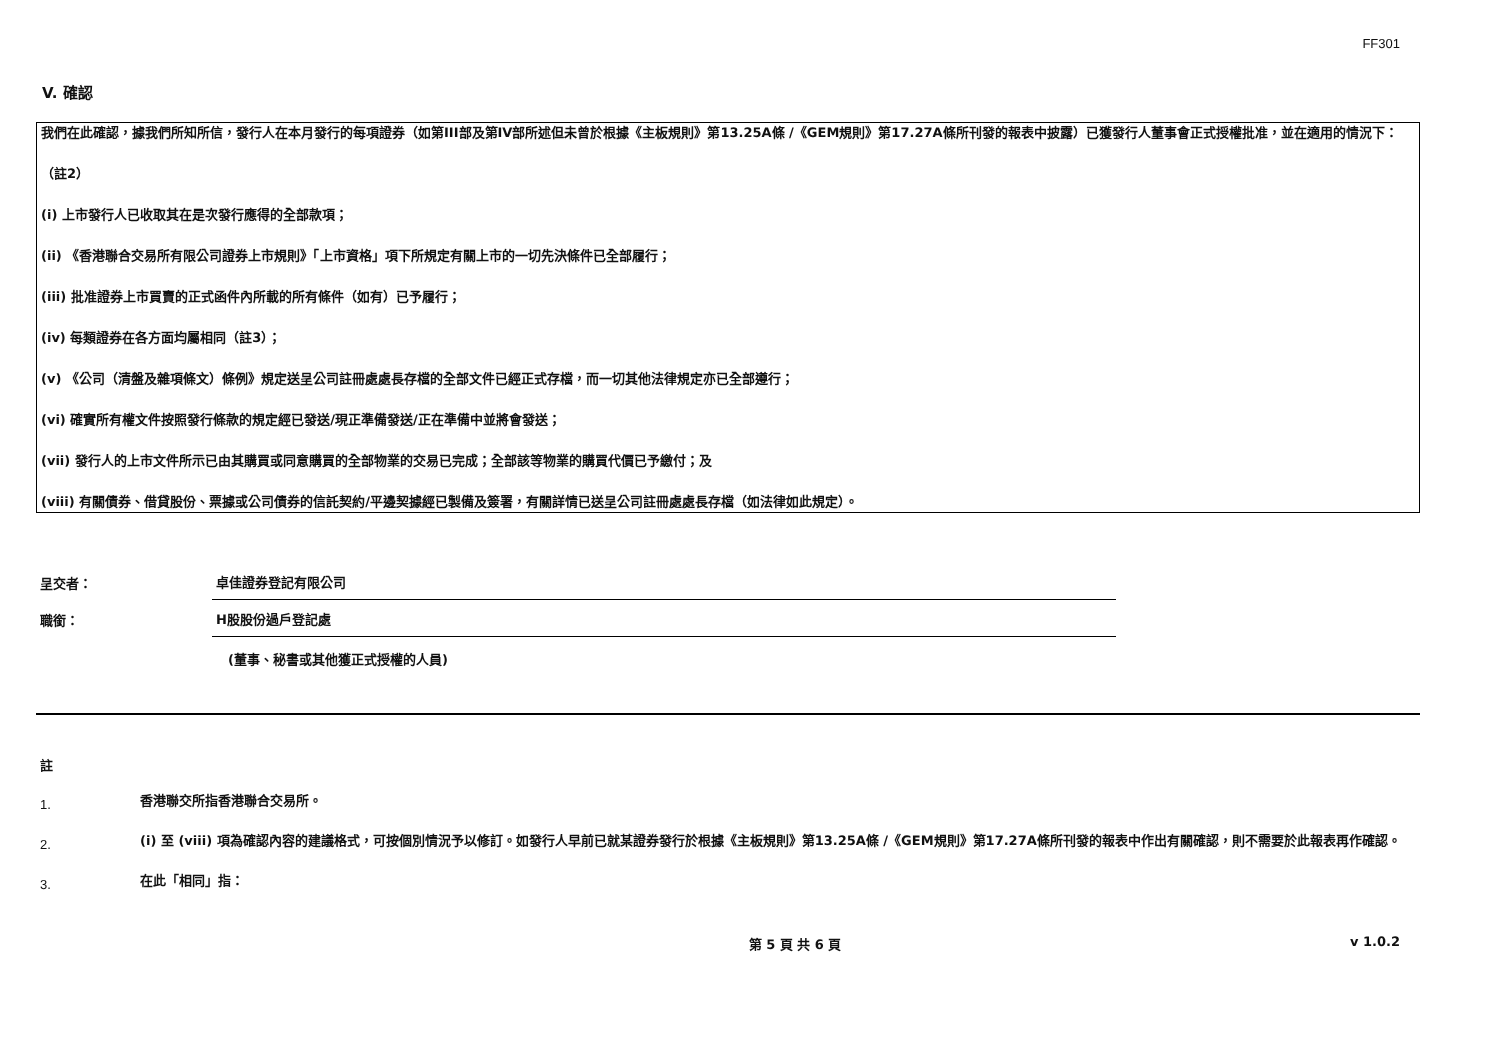FF301
V. 確認
我們在此確認，據我們所知所信，發行人在本月發行的每項證券（如第III部及第IV部所述但未曾於根據《主板規則》第13.25A條 /《GEM規則》第17.27A條所刊發的報表中披露）已獲發行人董事會正式授權批准，並在適用的情況下：
（註2）
(i) 上市發行人已收取其在是次發行應得的全部款項；
(ii) 《香港聯合交易所有限公司證券上市規則》「上市資格」項下所規定有關上市的一切先決條件已全部履行；
(iii) 批准證券上市買賣的正式函件內所載的所有條件（如有）已予履行；
(iv) 每類證券在各方面均屬相同（註3）；
(v) 《公司（清盤及雜項條文）條例》規定送呈公司註冊處處長存檔的全部文件已經正式存檔，而一切其他法律規定亦已全部遵行；
(vi) 確實所有權文件按照發行條款的規定經已發送/現正準備發送/正在準備中並將會發送；
(vii) 發行人的上市文件所示已由其購買或同意購買的全部物業的交易已完成；全部該等物業的購買代價已予繳付；及
(viii) 有關債券、借貸股份、票據或公司債券的信託契約/平邊契據經已製備及簽署，有關詳情已送呈公司註冊處處長存檔（如法律如此規定）。
呈交者：
卓佳證券登記有限公司
職銜：
H股股份過戶登記處
(董事、秘書或其他獲正式授權的人員)
註
1.
香港聯交所指香港聯合交易所。
2.
(i) 至 (viii) 項為確認內容的建議格式，可按個別情況予以修訂。如發行人早前已就某證券發行於根據《主板規則》第13.25A條 /《GEM規則》第17.27A條所刊發的報表中作出有關確認，則不需要於此報表再作確認。
3.
在此「相同」指：
第 5 頁 共 6 頁 v 1.0.2